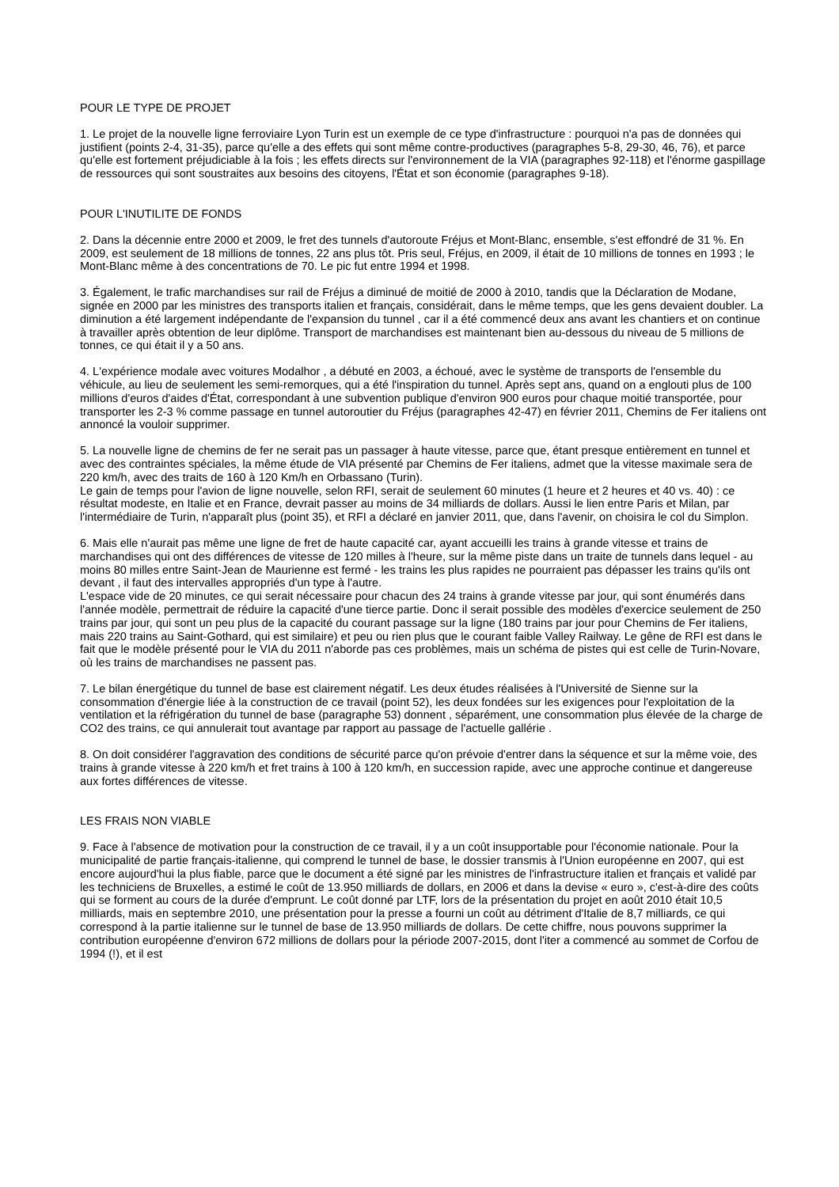POUR LE TYPE DE PROJET
1. Le projet de la nouvelle ligne ferroviaire Lyon Turin est un exemple de ce type d'infrastructure : pourquoi n'a pas de données qui justifient (points 2-4, 31-35), parce qu'elle a des effets qui sont même contre-productives (paragraphes 5-8, 29-30, 46, 76), et parce qu'elle est fortement préjudiciable à la fois ; les effets directs sur l'environnement de la VIA (paragraphes 92-118) et l'énorme gaspillage de ressources qui sont soustraites aux besoins des citoyens, l'État et son économie (paragraphes 9-18).
POUR L'INUTILITE DE FONDS
2. Dans la décennie entre 2000 et 2009, le fret des tunnels d'autoroute Fréjus et Mont-Blanc, ensemble, s'est effondré de 31 %. En 2009, est seulement de 18 millions de tonnes, 22 ans plus tôt. Pris seul, Fréjus, en 2009, il était de 10 millions de tonnes en 1993 ; le Mont-Blanc même à des concentrations de 70. Le pic fut entre 1994 et 1998.
3. Également, le trafic marchandises sur rail de Fréjus a diminué de moitié de 2000 à 2010, tandis que la Déclaration de Modane, signée en 2000 par les ministres des transports italien et français, considérait, dans le même temps, que les gens devaient doubler. La diminution a été largement indépendante de l'expansion du tunnel , car il a été commencé deux ans avant les chantiers et on continue à travailler après obtention de leur diplôme. Transport de marchandises est maintenant bien au-dessous du niveau de 5 millions de tonnes, ce qui était il y a 50 ans.
4. L'expérience modale avec voitures Modalhor , a débuté en 2003, a échoué, avec le système de transports de l'ensemble du véhicule, au lieu de seulement les semi-remorques, qui a été l'inspiration du tunnel. Après sept ans, quand on a englouti plus de 100 millions d'euros d'aides d'État, correspondant à une subvention publique d'environ 900 euros pour chaque moitié transportée, pour transporter les 2-3 % comme passage en tunnel autoroutier du Fréjus (paragraphes 42-47) en février 2011, Chemins de Fer italiens ont annoncé la vouloir supprimer.
5. La nouvelle ligne de chemins de fer ne serait pas un passager à haute vitesse, parce que, étant presque entièrement en tunnel et avec des contraintes spéciales, la même étude de VIA présenté par Chemins de Fer italiens, admet que la vitesse maximale sera de 220 km/h, avec des traits de 160 à 120 Km/h en Orbassano (Turin).
Le gain de temps pour l'avion de ligne nouvelle, selon RFI, serait de seulement 60 minutes (1 heure et 2 heures et 40 vs. 40) : ce résultat modeste, en Italie et en France, devrait passer au moins de 34 milliards de dollars. Aussi le lien entre Paris et Milan, par l'intermédiaire de Turin, n'apparaît plus (point 35), et RFI a déclaré en janvier 2011, que, dans l'avenir, on choisira le col du Simplon.
6. Mais elle n'aurait pas même une ligne de fret de haute capacité car, ayant accueilli les trains à grande vitesse et trains de marchandises qui ont des différences de vitesse de 120 milles à l'heure, sur la même piste dans un traite de tunnels dans lequel - au moins 80 milles entre Saint-Jean de Maurienne est fermé - les trains les plus rapides ne pourraient pas dépasser les trains qu'ils ont devant , il faut des intervalles appropriés d'un type à l'autre.
L'espace vide de 20 minutes, ce qui serait nécessaire pour chacun des 24 trains à grande vitesse par jour, qui sont énumérés dans l'année modèle, permettrait de réduire la capacité d'une tierce partie. Donc il serait possible des modèles d'exercice seulement de 250 trains par jour, qui sont un peu plus de la capacité du courant passage sur la ligne (180 trains par jour pour Chemins de Fer italiens, mais 220 trains au Saint-Gothard, qui est similaire) et peu ou rien plus que le courant faible Valley Railway. Le gêne de RFI est dans le fait que le modèle présenté pour le VIA du 2011 n'aborde pas ces problèmes, mais un schéma de pistes qui est celle de Turin-Novare, où les trains de marchandises ne passent pas.
7. Le bilan énergétique du tunnel de base est clairement négatif. Les deux études réalisées à l'Université de Sienne sur la consommation d'énergie liée à la construction de ce travail (point 52), les deux fondées sur les exigences pour l'exploitation de la ventilation et la réfrigération du tunnel de base (paragraphe 53) donnent , séparément, une consommation plus élevée de la charge de CO2 des trains, ce qui annulerait tout avantage par rapport au passage de l'actuelle gallérie .
8. On doit considérer l'aggravation des conditions de sécurité parce qu'on prévoie d'entrer dans la séquence et sur la même voie, des trains à grande vitesse à 220 km/h et fret trains à 100 à 120 km/h, en succession rapide, avec une approche continue et dangereuse aux fortes différences de vitesse.
LES FRAIS NON VIABLE
9. Face à l'absence de motivation pour la construction de ce travail, il y a un coût insupportable pour l'économie nationale. Pour la municipalité de partie français-italienne, qui comprend le tunnel de base, le dossier transmis à l'Union européenne en 2007, qui est encore aujourd'hui la plus fiable, parce que le document a été signé par les ministres de l'infrastructure italien et français et validé par les techniciens de Bruxelles, a estimé le coût de 13.950 milliards de dollars, en 2006 et dans la devise « euro », c'est-à-dire des coûts qui se forment au cours de la durée d'emprunt. Le coût donné par LTF, lors de la présentation du projet en août 2010 était 10,5 milliards, mais en septembre 2010, une présentation pour la presse a fourni un coût au détriment d'Italie de 8,7 milliards, ce qui correspond à la partie italienne sur le tunnel de base de 13.950 milliards de dollars. De cette chiffre, nous pouvons supprimer la contribution européenne d'environ 672 millions de dollars pour la période 2007-2015, dont l'iter a commencé au sommet de Corfou de 1994 (!), et il est